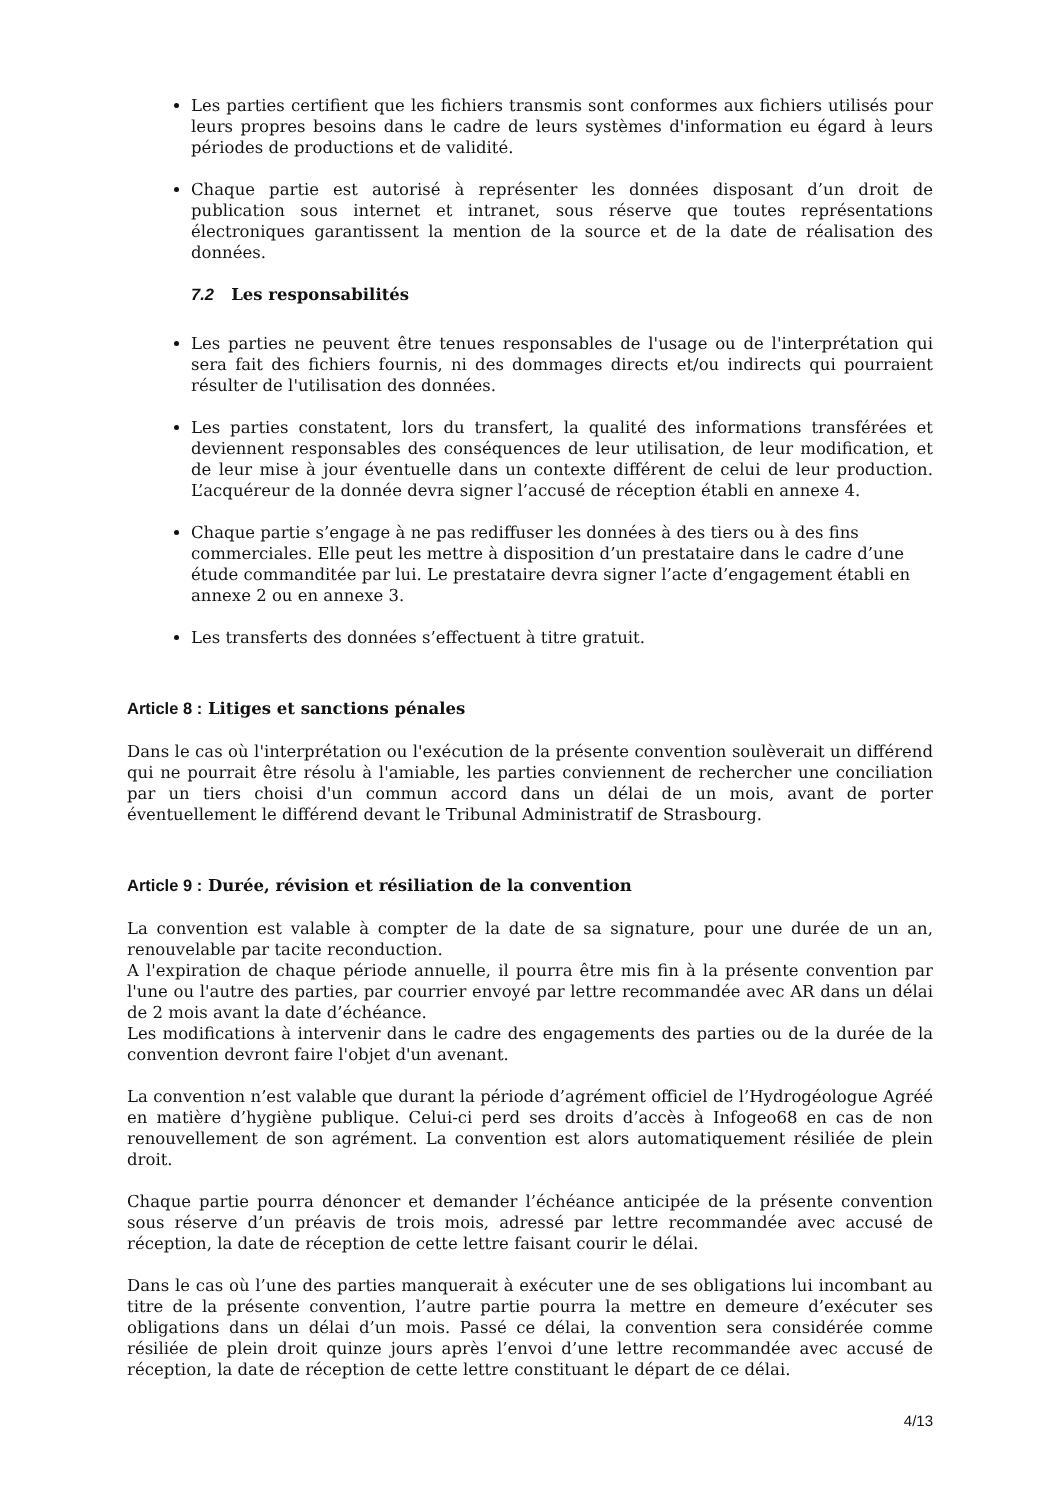Les parties certifient que les fichiers transmis sont conformes aux fichiers utilisés pour leurs propres besoins dans le cadre de leurs systèmes d'information eu égard à leurs périodes de productions et de validité.
Chaque partie est autorisé à représenter les données disposant d’un droit de publication sous internet et intranet, sous réserve que toutes représentations électroniques garantissent la mention de la source et de la date de réalisation des données.
7.2 Les responsabilités
Les parties ne peuvent être tenues responsables de l'usage ou de l'interprétation qui sera fait des fichiers fournis, ni des dommages directs et/ou indirects qui pourraient résulter de l'utilisation des données.
Les parties constatent, lors du transfert, la qualité des informations transférées et deviennent responsables des conséquences de leur utilisation, de leur modification, et de leur mise à jour éventuelle dans un contexte différent de celui de leur production. L’acquéreur de la donnée devra signer l’accusé de réception établi en annexe 4.
Chaque partie s’engage à ne pas rediffuser les données à des tiers ou à des fins commerciales. Elle peut les mettre à disposition d’un prestataire dans le cadre d’une étude commanditée par lui. Le prestataire devra signer l’acte d’engagement établi en annexe 2 ou en annexe 3.
Les transferts des données s’effectuent à titre gratuit.
Article 8 : Litiges et sanctions pénales
Dans le cas où l'interprétation ou l'exécution de la présente convention soulèverait un différend qui ne pourrait être résolu à l'amiable, les parties conviennent de rechercher une conciliation par un tiers choisi d'un commun accord dans un délai de un mois, avant de porter éventuellement le différend devant le Tribunal Administratif de Strasbourg.
Article 9 : Durée, révision et résiliation de la convention
La convention est valable à compter de la date de sa signature, pour une durée de un an, renouvelable par tacite reconduction.
A l'expiration de chaque période annuelle, il pourra être mis fin à la présente convention par l'une ou l'autre des parties, par courrier envoyé par lettre recommandée avec AR dans un délai de 2 mois avant la date d’échéance.
Les modifications à intervenir dans le cadre des engagements des parties ou de la durée de la convention devront faire l'objet d'un avenant.
La convention n’est valable que durant la période d’agrément officiel de l’Hydrogéologue Agréé en matière d’hygiène publique. Celui-ci perd ses droits d’accès à Infogeo68 en cas de non renouvellement de son agrément. La convention est alors automatiquement résiliée de plein droit.
Chaque partie pourra dénoncer et demander l’échéance anticipée de la présente convention sous réserve d’un préavis de trois mois, adressé par lettre recommandée avec accusé de réception, la date de réception de cette lettre faisant courir le délai.
Dans le cas où l’une des parties manquerait à exécuter une de ses obligations lui incombant au titre de la présente convention, l’autre partie pourra la mettre en demeure d’exécuter ses obligations dans un délai d’un mois. Passé ce délai, la convention sera considérée comme résiliée de plein droit quinze jours après l’envoi d’une lettre recommandée avec accusé de réception, la date de réception de cette lettre constituant le départ de ce délai.
4/13